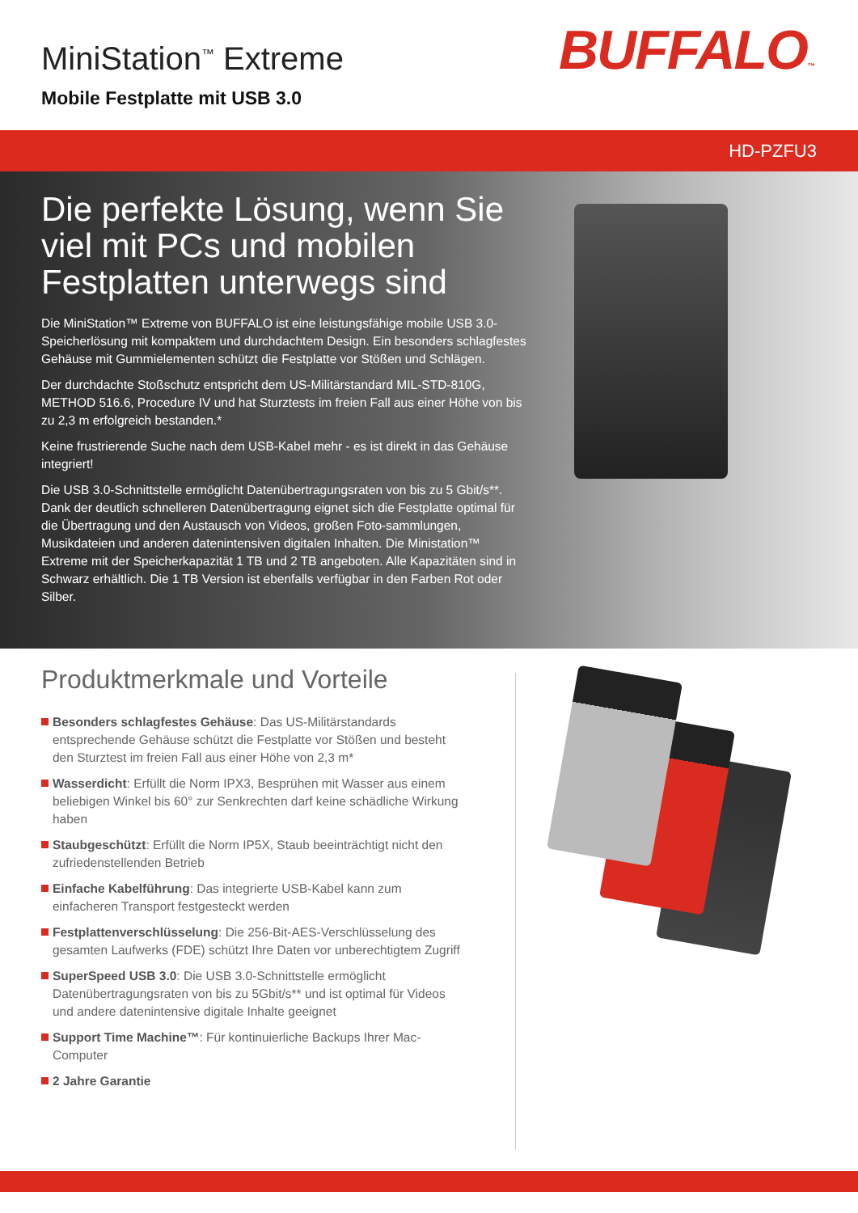MiniStation<sup>™</sup> Extreme
Mobile Festplatte mit USB 3.0
BUFFALO™
HD-PZFU3
Die perfekte Lösung, wenn Sie viel mit PCs und mobilen Festplatten unterwegs sind
Die MiniStation™ Extreme von BUFFALO ist eine leistungsfähige mobile USB 3.0-Speicherlösung mit kompaktem und durchdachtem Design. Ein besonders schlagfestes Gehäuse mit Gummielementen schützt die Festplatte vor Stößen und Schlägen.
Der durchdachte Stoßschutz entspricht dem US-Militärstandard MIL-STD-810G, METHOD 516.6, Procedure IV und hat Sturztests im freien Fall aus einer Höhe von bis zu 2,3 m erfolgreich bestanden.*
Keine frustrierende Suche nach dem USB-Kabel mehr - es ist direkt in das Gehäuse integriert!
Die USB 3.0-Schnittstelle ermöglicht Datenübertragungsraten von bis zu 5 Gbit/s**. Dank der deutlich schnelleren Datenübertragung eignet sich die Festplatte optimal für die Übertragung und den Austausch von Videos, großen Foto-sammlungen, Musikdateien und anderen datenintensiven digitalen Inhalten. Die Ministation™ Extreme mit der Speicherkapazität 1 TB und 2 TB angeboten. Alle Kapazitäten sind in Schwarz erhältlich. Die 1 TB Version ist ebenfalls verfügbar in den Farben Rot oder Silber.
Produktmerkmale und Vorteile
Besonders schlagfestes Gehäuse: Das US-Militärstandards entsprechende Gehäuse schützt die Festplatte vor Stößen und besteht den Sturztest im freien Fall aus einer Höhe von 2,3 m*
Wasserdicht: Erfüllt die Norm IPX3, Besprühen mit Wasser aus einem beliebigen Winkel bis 60° zur Senkrechten darf keine schädliche Wirkung haben
Staubgeschützt: Erfüllt die Norm IP5X, Staub beeinträchtigt nicht den zufriedenstellenden Betrieb
Einfache Kabelführung: Das integrierte USB-Kabel kann zum einfacheren Transport festgesteckt werden
Festplattenverschlüsselung: Die 256-Bit-AES-Verschlüsselung des gesamten Laufwerks (FDE) schützt Ihre Daten vor unberechtigtem Zugriff
SuperSpeed USB 3.0: Die USB 3.0-Schnittstelle ermöglicht Datenübertragungsraten von bis zu 5Gbit/s** und ist optimal für Videos und andere datenintensive digitale Inhalte geeignet
Support Time Machine™: Für kontinuierliche Backups Ihrer Mac-Computer
2 Jahre Garantie